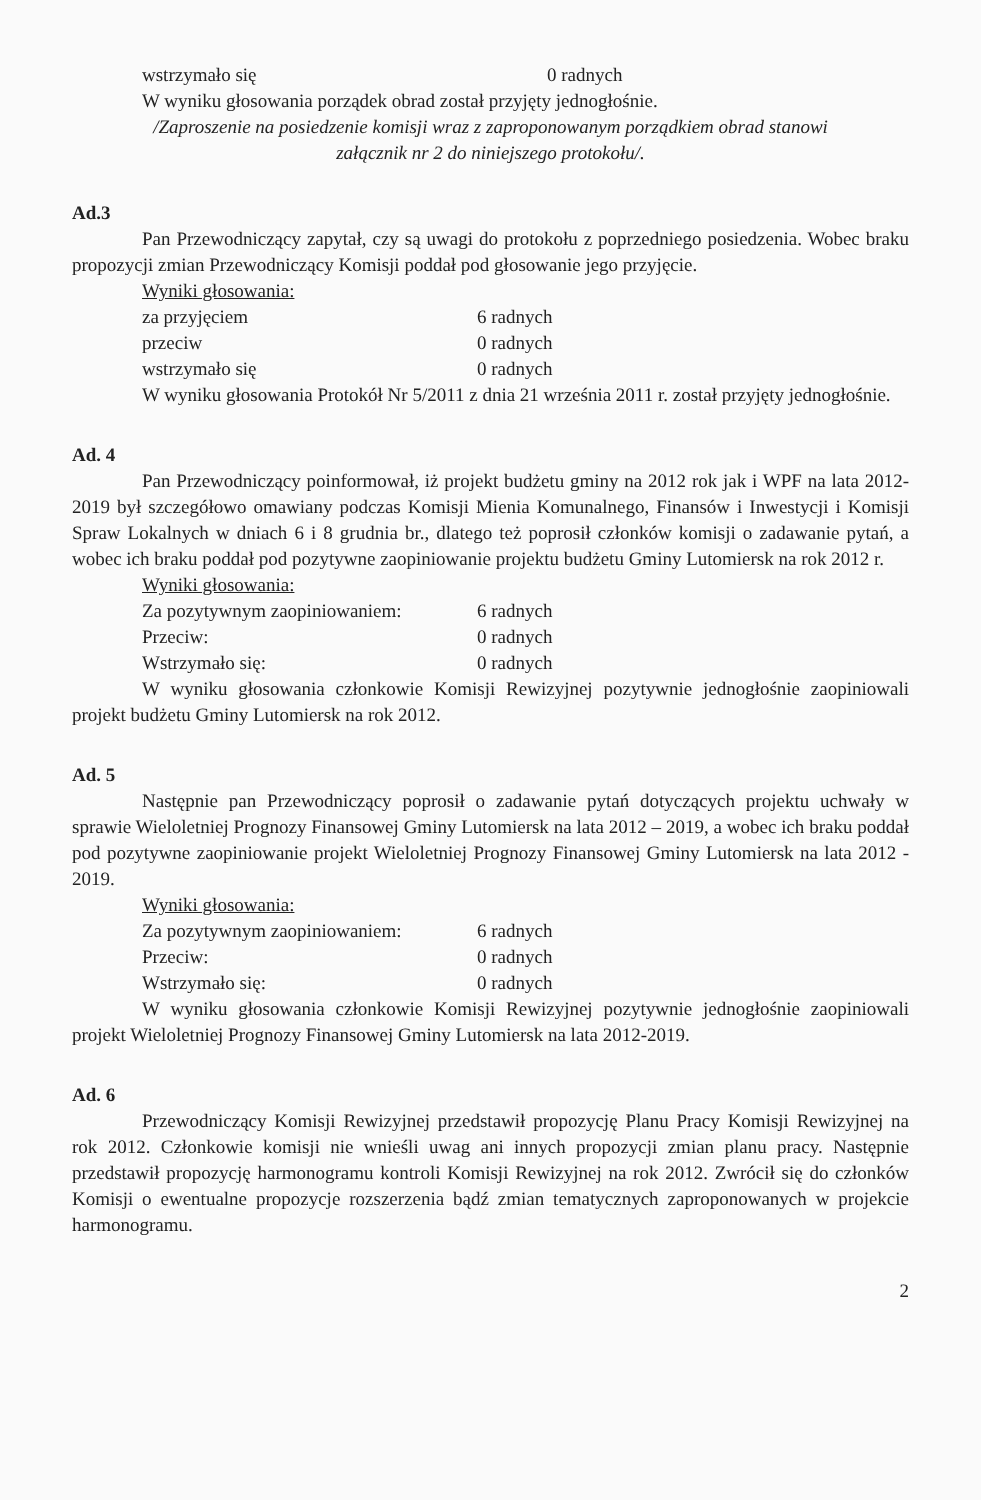wstrzymało się 0 radnych
W wyniku głosowania porządek obrad został przyjęty jednogłośnie.
/Zaproszenie na posiedzenie komisji wraz z zaproponowanym porządkiem obrad stanowi
załącznik nr 2 do niniejszego protokołu/.
Ad.3
Pan Przewodniczący zapytał, czy są uwagi do protokołu z poprzedniego posiedzenia. Wobec braku propozycji zmian Przewodniczący Komisji poddał pod głosowanie jego przyjęcie.
Wyniki głosowania:
za przyjęciem 6 radnych
przeciw 0 radnych
wstrzymało się 0 radnych
W wyniku głosowania Protokół Nr 5/2011 z dnia 21 września 2011 r. został przyjęty jednogłośnie.
Ad. 4
Pan Przewodniczący poinformował, iż projekt budżetu gminy na 2012 rok jak i WPF na lata 2012-2019 był szczegółowo omawiany podczas Komisji Mienia Komunalnego, Finansów i Inwestycji i Komisji Spraw Lokalnych w dniach 6 i 8 grudnia br., dlatego też poprosił członków komisji o zadawanie pytań, a wobec ich braku poddał pod pozytywne zaopiniowanie projektu budżetu Gminy Lutomiersk na rok 2012 r.
Wyniki głosowania:
Za pozytywnym zaopiniowaniem: 6 radnych
Przeciw: 0 radnych
Wstrzymało się: 0 radnych
W wyniku głosowania członkowie Komisji Rewizyjnej pozytywnie jednogłośnie zaopiniowali projekt budżetu Gminy Lutomiersk na rok 2012.
Ad. 5
Następnie pan Przewodniczący poprosił o zadawanie pytań dotyczących projektu uchwały w sprawie Wieloletniej Prognozy Finansowej Gminy Lutomiersk na lata 2012 – 2019, a wobec ich braku poddał pod pozytywne zaopiniowanie projekt Wieloletniej Prognozy Finansowej Gminy Lutomiersk na lata 2012 - 2019.
Wyniki głosowania:
Za pozytywnym zaopiniowaniem: 6 radnych
Przeciw: 0 radnych
Wstrzymało się: 0 radnych
W wyniku głosowania członkowie Komisji Rewizyjnej pozytywnie jednogłośnie zaopiniowali projekt Wieloletniej Prognozy Finansowej Gminy Lutomiersk na lata 2012-2019.
Ad. 6
Przewodniczący Komisji Rewizyjnej przedstawił propozycję Planu Pracy Komisji Rewizyjnej na rok 2012. Członkowie komisji nie wnieśli uwag ani innych propozycji zmian planu pracy. Następnie przedstawił propozycję harmonogramu kontroli Komisji Rewizyjnej na rok 2012. Zwrócił się do członków Komisji o ewentualne propozycje rozszerzenia bądź zmian tematycznych zaproponowanych w projekcie harmonogramu.
2